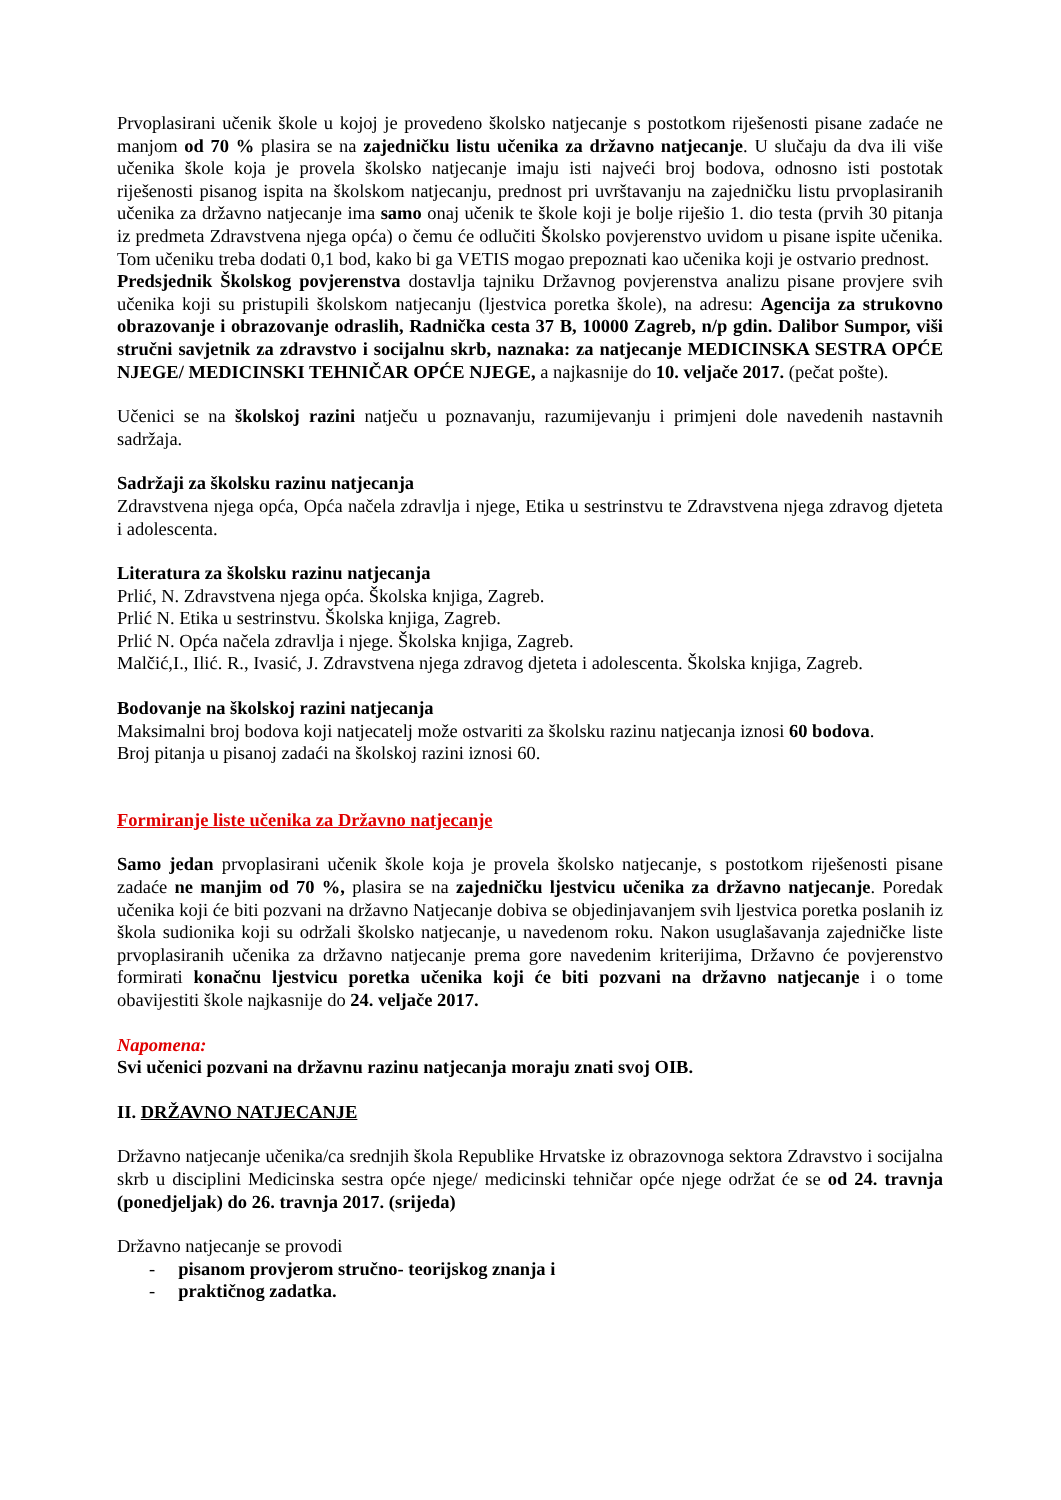Prvoplasirani učenik škole u kojoj je provedeno školsko natjecanje s postotkom riješenosti pisane zadaće ne manjom od 70 % plasira se na zajedničku listu učenika za državno natjecanje. U slučaju da dva ili više učenika škole koja je provela školsko natjecanje imaju isti najveći broj bodova, odnosno isti postotak riješenosti pisanog ispita na školskom natjecanju, prednost pri uvrštavanju na zajedničku listu prvoplasiranih učenika za državno natjecanje ima samo onaj učenik te škole koji je bolje riješio 1. dio testa (prvih 30 pitanja iz predmeta Zdravstvena njega opća) o čemu će odlučiti Školsko povjerenstvo uvidom u pisane ispite učenika. Tom učeniku treba dodati 0,1 bod, kako bi ga VETIS mogao prepoznati kao učenika koji je ostvario prednost.
Predsjednik Školskog povjerenstva dostavlja tajniku Državnog povjerenstva analizu pisane provjere svih učenika koji su pristupili školskom natjecanju (ljestvica poretka škole), na adresu: Agencija za strukovno obrazovanje i obrazovanje odraslih, Radnička cesta 37 B, 10000 Zagreb, n/p gdin. Dalibor Sumpor, viši stručni savjetnik za zdravstvo i socijalnu skrb, naznaka: za natjecanje MEDICINSKA SESTRA OPĆE NJEGE/ MEDICINSKI TEHNIČAR OPĆE NJEGE, a najkasnije do 10. veljače 2017. (pečat pošte).
Učenici se na školskoj razini natječu u poznavanju, razumijevanju i primjeni dole navedenih nastavnih sadržaja.
Sadržaji za školsku razinu natjecanja
Zdravstvena njega opća, Opća načela zdravlja i njege, Etika u sestrinstvu te Zdravstvena njega zdravog djeteta i adolescenta.
Literatura za školsku razinu natjecanja
Prlić, N. Zdravstvena njega opća. Školska knjiga, Zagreb.
Prlić N. Etika u sestrinstvu. Školska knjiga, Zagreb.
Prlić N. Opća načela zdravlja i njege. Školska knjiga, Zagreb.
Malčić,I., Ilić. R., Ivasić, J. Zdravstvena njega zdravog djeteta i adolescenta. Školska knjiga, Zagreb.
Bodovanje na školskoj razini natjecanja
Maksimalni broj bodova koji natjecatelj može ostvariti za školsku razinu natjecanja iznosi 60 bodova.
Broj pitanja u pisanoj zadaći na školskoj razini iznosi 60.
Formiranje liste učenika za Državno natjecanje
Samo jedan prvoplasirani učenik škole koja je provela školsko natjecanje, s postotkom riješenosti pisane zadaće ne manjim od 70 %, plasira se na zajedničku ljestvicu učenika za državno natjecanje. Poredak učenika koji će biti pozvani na državno Natjecanje dobiva se objedinjavanjem svih ljestvica poretka poslanih iz škola sudionika koji su održali školsko natjecanje, u navedenom roku. Nakon usuglašavanja zajedničke liste prvoplasiranih učenika za državno natjecanje prema gore navedenim kriterijima, Državno će povjerenstvo formirati konačnu ljestvicu poretka učenika koji će biti pozvani na državno natjecanje i o tome obavijestiti škole najkasnije do 24. veljače 2017.
Napomena:
Svi učenici pozvani na državnu razinu natjecanja moraju znati svoj OIB.
II. DRŽAVNO NATJECANJE
Državno natjecanje učenika/ca srednjih škola Republike Hrvatske iz obrazovnoga sektora Zdravstvo i socijalna skrb u disciplini Medicinska sestra opće njege/ medicinski tehničar opće njege održat će se od 24. travnja (ponedjeljak) do 26. travnja 2017. (srijeda)
Državno natjecanje se provodi
- pisanom provjerom stručno- teorijskog znanja i
- praktičnog zadatka.